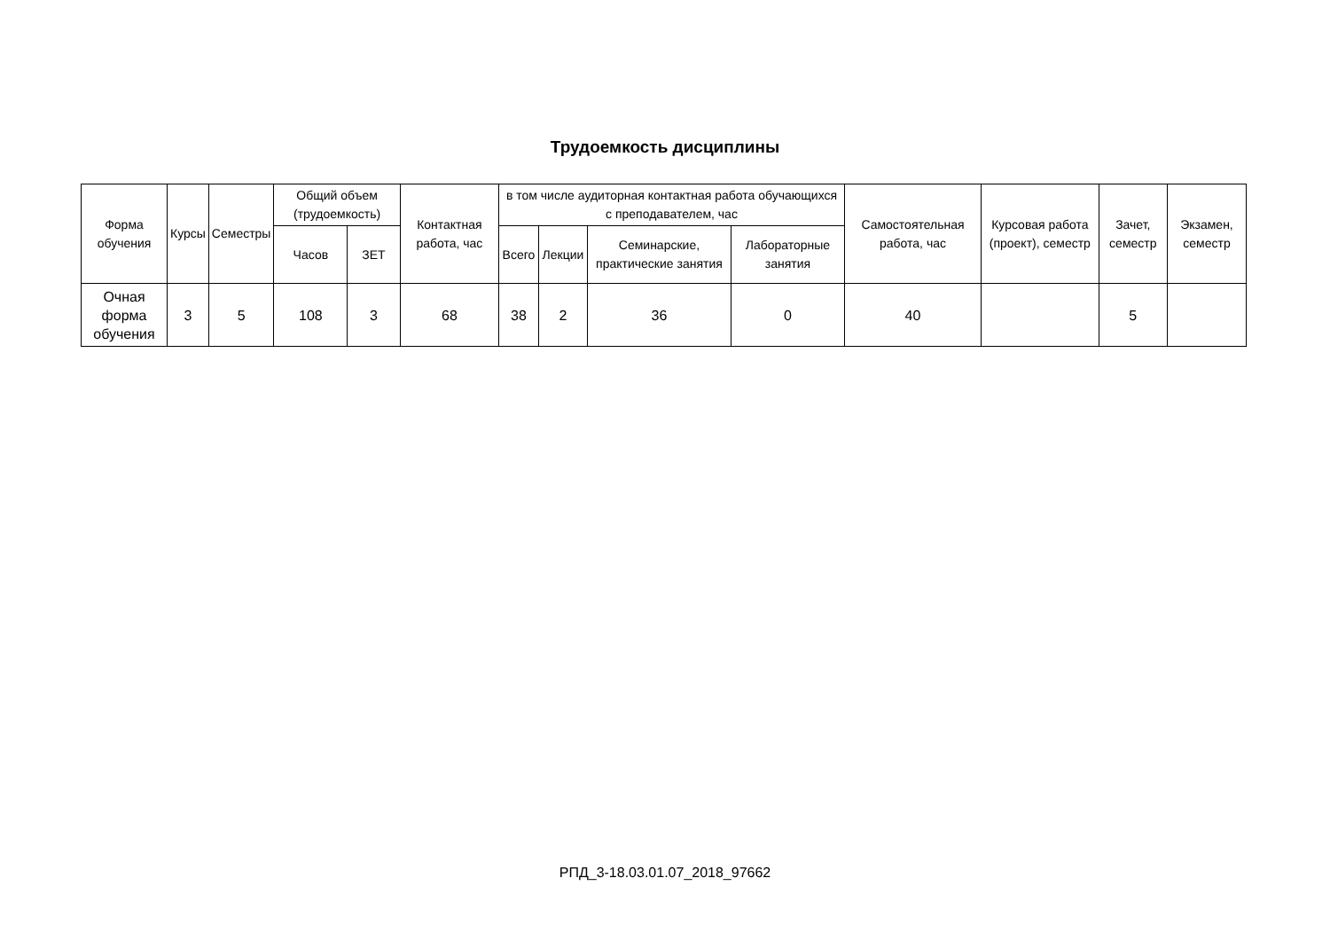Трудоемкость дисциплины
| Форма обучения | Курсы | Семестры | Общий объем (трудоемкость) | | Контактная работа, час | в том числе аудиторная контактная работа обучающихся с преподавателем, час | | | | Самостоятельная работа, час | Курсовая работа (проект), семестр | Зачет, семестр | Экзамен, семестр |
| --- | --- | --- | --- | --- | --- | --- | --- | --- | --- | --- | --- | --- | --- |
| | | | Часов | ЗЕТ | | Всего | Лекции | Семинарские, практические занятия | Лабораторные занятия | | | | |
| Очная форма обучения | 3 | 5 | 108 | 3 | 68 | 38 | 2 | 36 | 0 | 40 | | 5 | |
РПД_3-18.03.01.07_2018_97662